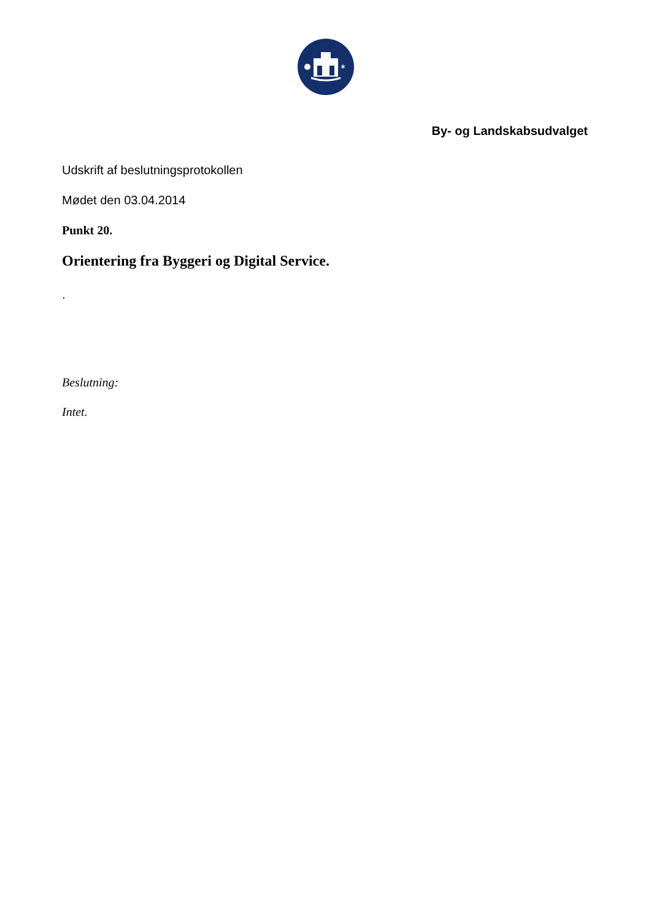✶
By- og Landskabsudvalget
Udskrift af beslutningsprotokollen
Mødet den 03.04.2014
Punkt 20.
Orientering fra Byggeri og Digital Service.
.
Beslutning:
Intet.